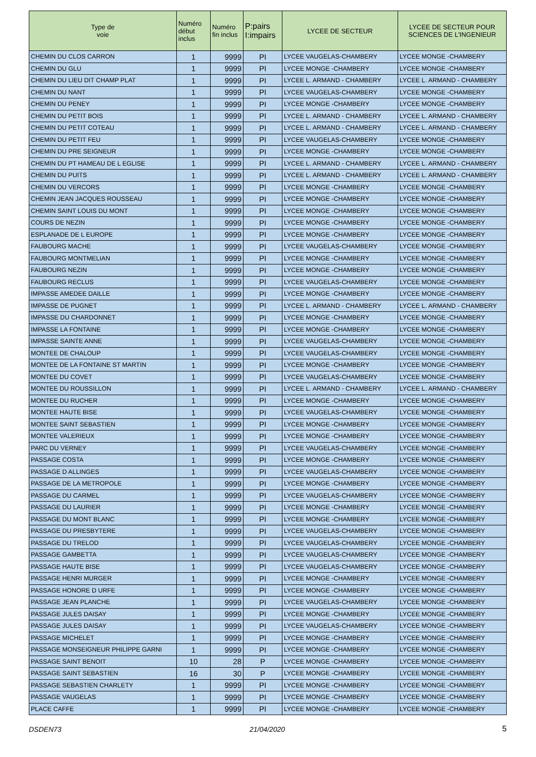| Type de voie | Numéro début inclus | Numéro fin inclus | P:pairs I:impairs | LYCEE DE SECTEUR | LYCEE DE SECTEUR POUR SCIENCES DE L'INGENIEUR |
| --- | --- | --- | --- | --- | --- |
| CHEMIN DU CLOS CARRON | 1 | 9999 | PI | LYCEE VAUGELAS-CHAMBERY | LYCEE MONGE -CHAMBERY |
| CHEMIN DU GLU | 1 | 9999 | PI | LYCEE MONGE -CHAMBERY | LYCEE MONGE -CHAMBERY |
| CHEMIN DU LIEU DIT CHAMP PLAT | 1 | 9999 | PI | LYCEE L. ARMAND - CHAMBERY | LYCEE L. ARMAND - CHAMBERY |
| CHEMIN DU NANT | 1 | 9999 | PI | LYCEE VAUGELAS-CHAMBERY | LYCEE MONGE -CHAMBERY |
| CHEMIN DU PENEY | 1 | 9999 | PI | LYCEE MONGE -CHAMBERY | LYCEE MONGE -CHAMBERY |
| CHEMIN DU PETIT BOIS | 1 | 9999 | PI | LYCEE L. ARMAND - CHAMBERY | LYCEE L. ARMAND - CHAMBERY |
| CHEMIN DU PETIT COTEAU | 1 | 9999 | PI | LYCEE L. ARMAND - CHAMBERY | LYCEE L. ARMAND - CHAMBERY |
| CHEMIN DU PETIT FEU | 1 | 9999 | PI | LYCEE VAUGELAS-CHAMBERY | LYCEE MONGE -CHAMBERY |
| CHEMIN DU PRE SEIGNEUR | 1 | 9999 | PI | LYCEE MONGE -CHAMBERY | LYCEE MONGE -CHAMBERY |
| CHEMIN DU PT HAMEAU DE L EGLISE | 1 | 9999 | PI | LYCEE L. ARMAND - CHAMBERY | LYCEE L. ARMAND - CHAMBERY |
| CHEMIN DU PUITS | 1 | 9999 | PI | LYCEE L. ARMAND - CHAMBERY | LYCEE L. ARMAND - CHAMBERY |
| CHEMIN DU VERCORS | 1 | 9999 | PI | LYCEE MONGE -CHAMBERY | LYCEE MONGE -CHAMBERY |
| CHEMIN JEAN JACQUES ROUSSEAU | 1 | 9999 | PI | LYCEE MONGE -CHAMBERY | LYCEE MONGE -CHAMBERY |
| CHEMIN SAINT LOUIS DU MONT | 1 | 9999 | PI | LYCEE MONGE -CHAMBERY | LYCEE MONGE -CHAMBERY |
| COURS DE NEZIN | 1 | 9999 | PI | LYCEE MONGE -CHAMBERY | LYCEE MONGE -CHAMBERY |
| ESPLANADE DE L EUROPE | 1 | 9999 | PI | LYCEE MONGE -CHAMBERY | LYCEE MONGE -CHAMBERY |
| FAUBOURG MACHE | 1 | 9999 | PI | LYCEE VAUGELAS-CHAMBERY | LYCEE MONGE -CHAMBERY |
| FAUBOURG MONTMELIAN | 1 | 9999 | PI | LYCEE MONGE -CHAMBERY | LYCEE MONGE -CHAMBERY |
| FAUBOURG NEZIN | 1 | 9999 | PI | LYCEE MONGE -CHAMBERY | LYCEE MONGE -CHAMBERY |
| FAUBOURG RECLUS | 1 | 9999 | PI | LYCEE VAUGELAS-CHAMBERY | LYCEE MONGE -CHAMBERY |
| IMPASSE AMEDEE DAILLE | 1 | 9999 | PI | LYCEE MONGE -CHAMBERY | LYCEE MONGE -CHAMBERY |
| IMPASSE DE PUGNET | 1 | 9999 | PI | LYCEE L. ARMAND - CHAMBERY | LYCEE L. ARMAND - CHAMBERY |
| IMPASSE DU CHARDONNET | 1 | 9999 | PI | LYCEE MONGE -CHAMBERY | LYCEE MONGE -CHAMBERY |
| IMPASSE LA FONTAINE | 1 | 9999 | PI | LYCEE MONGE -CHAMBERY | LYCEE MONGE -CHAMBERY |
| IMPASSE SAINTE ANNE | 1 | 9999 | PI | LYCEE VAUGELAS-CHAMBERY | LYCEE MONGE -CHAMBERY |
| MONTEE DE CHALOUP | 1 | 9999 | PI | LYCEE VAUGELAS-CHAMBERY | LYCEE MONGE -CHAMBERY |
| MONTEE DE LA FONTAINE ST MARTIN | 1 | 9999 | PI | LYCEE MONGE -CHAMBERY | LYCEE MONGE -CHAMBERY |
| MONTEE DU COVET | 1 | 9999 | PI | LYCEE VAUGELAS-CHAMBERY | LYCEE MONGE -CHAMBERY |
| MONTEE DU ROUSSILLON | 1 | 9999 | PI | LYCEE L. ARMAND - CHAMBERY | LYCEE L. ARMAND - CHAMBERY |
| MONTEE DU RUCHER | 1 | 9999 | PI | LYCEE MONGE -CHAMBERY | LYCEE MONGE -CHAMBERY |
| MONTEE HAUTE BISE | 1 | 9999 | PI | LYCEE VAUGELAS-CHAMBERY | LYCEE MONGE -CHAMBERY |
| MONTEE SAINT SEBASTIEN | 1 | 9999 | PI | LYCEE MONGE -CHAMBERY | LYCEE MONGE -CHAMBERY |
| MONTEE VALERIEUX | 1 | 9999 | PI | LYCEE MONGE -CHAMBERY | LYCEE MONGE -CHAMBERY |
| PARC DU VERNEY | 1 | 9999 | PI | LYCEE VAUGELAS-CHAMBERY | LYCEE MONGE -CHAMBERY |
| PASSAGE COSTA | 1 | 9999 | PI | LYCEE MONGE -CHAMBERY | LYCEE MONGE -CHAMBERY |
| PASSAGE D ALLINGES | 1 | 9999 | PI | LYCEE VAUGELAS-CHAMBERY | LYCEE MONGE -CHAMBERY |
| PASSAGE DE LA METROPOLE | 1 | 9999 | PI | LYCEE MONGE -CHAMBERY | LYCEE MONGE -CHAMBERY |
| PASSAGE DU CARMEL | 1 | 9999 | PI | LYCEE VAUGELAS-CHAMBERY | LYCEE MONGE -CHAMBERY |
| PASSAGE DU LAURIER | 1 | 9999 | PI | LYCEE MONGE -CHAMBERY | LYCEE MONGE -CHAMBERY |
| PASSAGE DU MONT BLANC | 1 | 9999 | PI | LYCEE MONGE -CHAMBERY | LYCEE MONGE -CHAMBERY |
| PASSAGE DU PRESBYTERE | 1 | 9999 | PI | LYCEE VAUGELAS-CHAMBERY | LYCEE MONGE -CHAMBERY |
| PASSAGE DU TRELOD | 1 | 9999 | PI | LYCEE VAUGELAS-CHAMBERY | LYCEE MONGE -CHAMBERY |
| PASSAGE GAMBETTA | 1 | 9999 | PI | LYCEE VAUGELAS-CHAMBERY | LYCEE MONGE -CHAMBERY |
| PASSAGE HAUTE BISE | 1 | 9999 | PI | LYCEE VAUGELAS-CHAMBERY | LYCEE MONGE -CHAMBERY |
| PASSAGE HENRI MURGER | 1 | 9999 | PI | LYCEE MONGE -CHAMBERY | LYCEE MONGE -CHAMBERY |
| PASSAGE HONORE D URFE | 1 | 9999 | PI | LYCEE MONGE -CHAMBERY | LYCEE MONGE -CHAMBERY |
| PASSAGE JEAN PLANCHE | 1 | 9999 | PI | LYCEE VAUGELAS-CHAMBERY | LYCEE MONGE -CHAMBERY |
| PASSAGE JULES DAISAY | 1 | 9999 | PI | LYCEE MONGE -CHAMBERY | LYCEE MONGE -CHAMBERY |
| PASSAGE JULES DAISAY | 1 | 9999 | PI | LYCEE VAUGELAS-CHAMBERY | LYCEE MONGE -CHAMBERY |
| PASSAGE MICHELET | 1 | 9999 | PI | LYCEE MONGE -CHAMBERY | LYCEE MONGE -CHAMBERY |
| PASSAGE MONSEIGNEUR PHILIPPE GARNI | 1 | 9999 | PI | LYCEE MONGE -CHAMBERY | LYCEE MONGE -CHAMBERY |
| PASSAGE SAINT BENOIT | 10 | 28 | P | LYCEE MONGE -CHAMBERY | LYCEE MONGE -CHAMBERY |
| PASSAGE SAINT SEBASTIEN | 16 | 30 | P | LYCEE MONGE -CHAMBERY | LYCEE MONGE -CHAMBERY |
| PASSAGE SEBASTIEN CHARLETY | 1 | 9999 | PI | LYCEE MONGE -CHAMBERY | LYCEE MONGE -CHAMBERY |
| PASSAGE VAUGELAS | 1 | 9999 | PI | LYCEE MONGE -CHAMBERY | LYCEE MONGE -CHAMBERY |
| PLACE CAFFE | 1 | 9999 | PI | LYCEE MONGE -CHAMBERY | LYCEE MONGE -CHAMBERY |
DSDEN73 21/04/2020 5